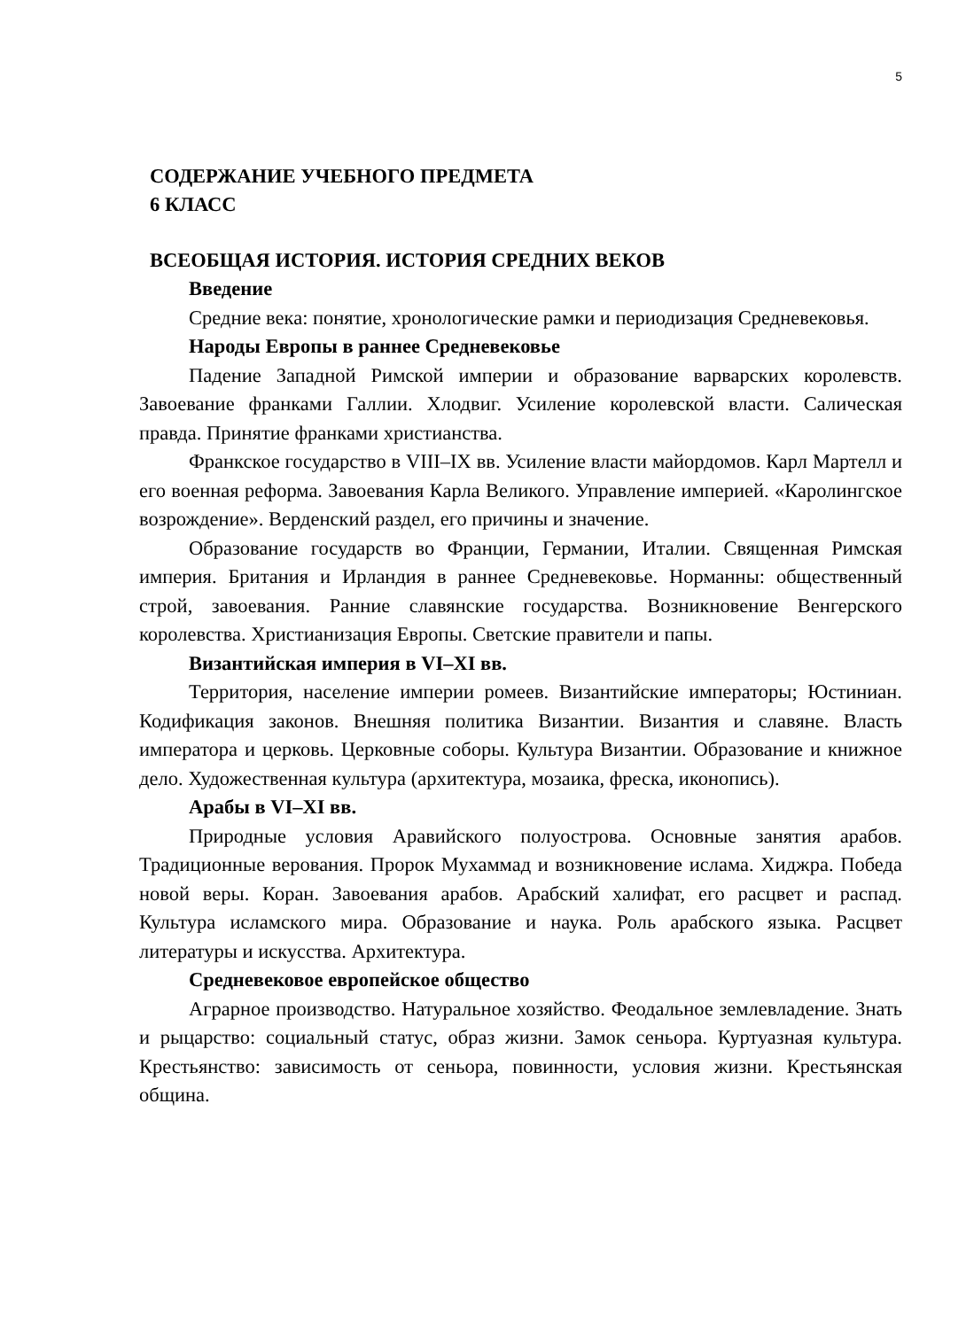5
СОДЕРЖАНИЕ УЧЕБНОГО ПРЕДМЕТА
6 КЛАСС
ВСЕОБЩАЯ ИСТОРИЯ. ИСТОРИЯ СРЕДНИХ ВЕКОВ
Введение
Средние века: понятие, хронологические рамки и периодизация Средневековья.
Народы Европы в раннее Средневековье
Падение Западной Римской империи и образование варварских королевств. Завоевание франками Галлии. Хлодвиг. Усиление королевской власти. Салическая правда. Принятие франками христианства.
Франкское государство в VIII–IX вв. Усиление власти майордомов. Карл Мартелл и его военная реформа. Завоевания Карла Великого. Управление империей. «Каролингское возрождение». Верденский раздел, его причины и значение.
Образование государств во Франции, Германии, Италии. Священная Римская империя. Британия и Ирландия в раннее Средневековье. Норманны: общественный строй, завоевания. Ранние славянские государства. Возникновение Венгерского королевства. Христианизация Европы. Светские правители и папы.
Византийская империя в VI–XI вв.
Территория, население империи ромеев. Византийские императоры; Юстиниан. Кодификация законов. Внешняя политика Византии. Византия и славяне. Власть императора и церковь. Церковные соборы. Культура Византии. Образование и книжное дело. Художественная культура (архитектура, мозаика, фреска, иконопись).
Арабы в VI–XI вв.
Природные условия Аравийского полуострова. Основные занятия арабов. Традиционные верования. Пророк Мухаммад и возникновение ислама. Хиджра. Победа новой веры. Коран. Завоевания арабов. Арабский халифат, его расцвет и распад. Культура исламского мира. Образование и наука. Роль арабского языка. Расцвет литературы и искусства. Архитектура.
Средневековое европейское общество
Аграрное производство. Натуральное хозяйство. Феодальное землевладение. Знать и рыцарство: социальный статус, образ жизни. Замок сеньора. Куртуазная культура. Крестьянство: зависимость от сеньора, повинности, условия жизни. Крестьянская община.